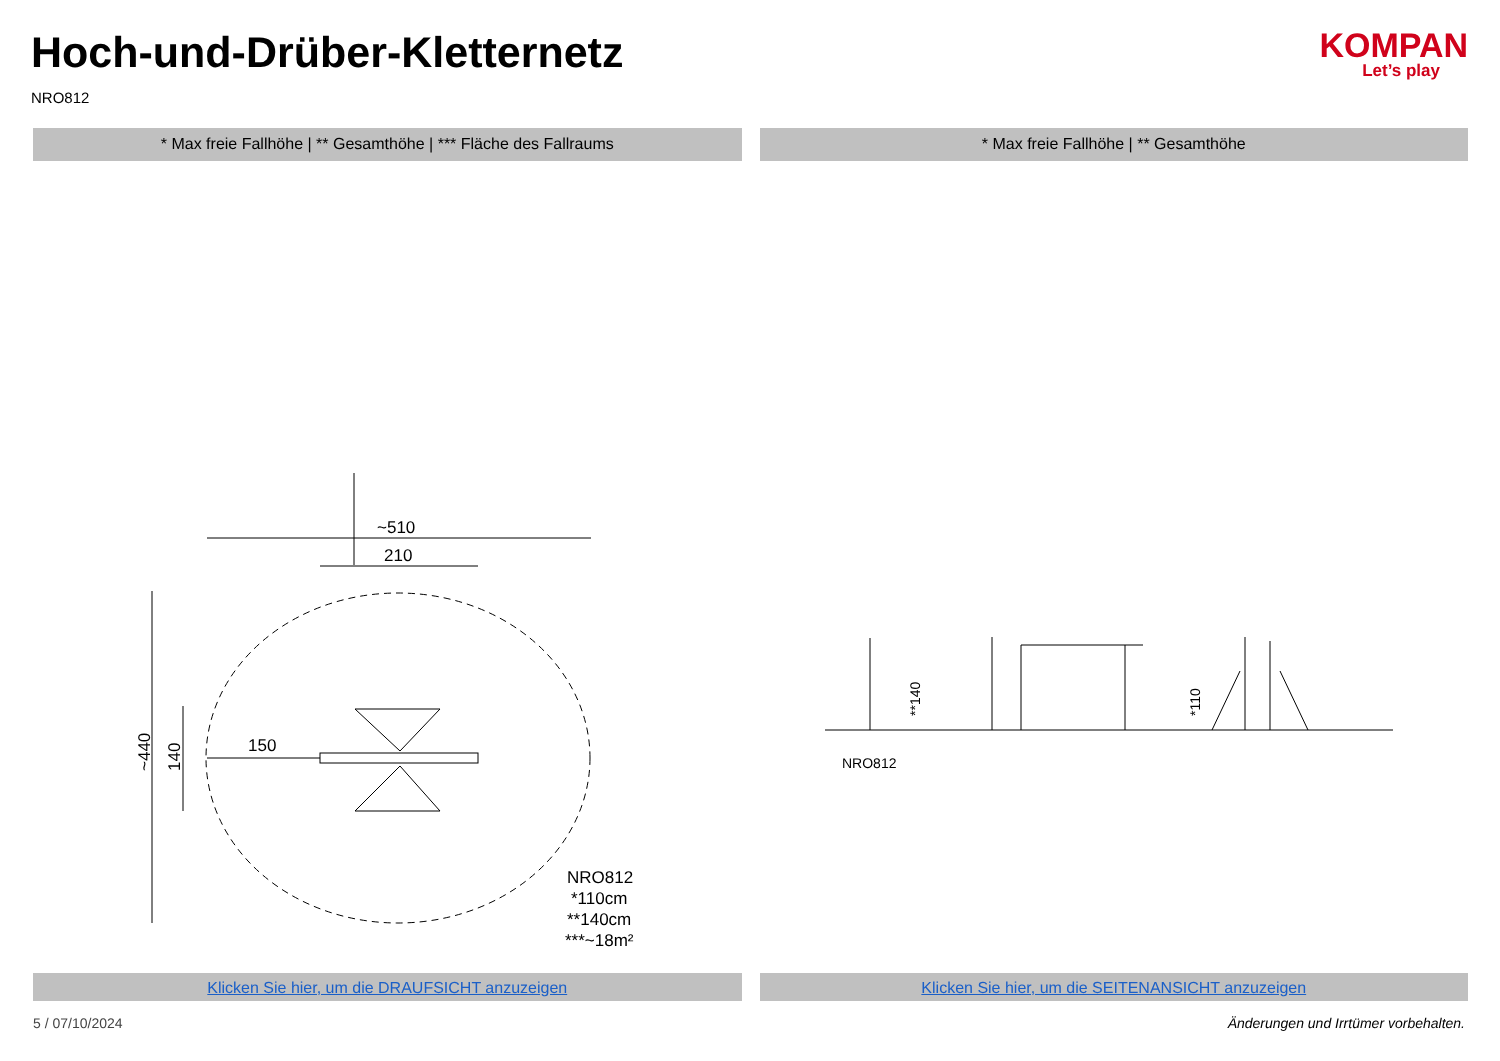Hoch-und-Drüber-Kletternetz
NRO812
KOMPAN
Let’s play
* Max freie Fallhöhe | ** Gesamthöhe | *** Fläche des Fallraums
* Max freie Fallhöhe | ** Gesamthöhe
~510
210
150
NRO812
*110cm
**140cm
***~18m²
~440
140
NRO812
**140
*110
Klicken Sie hier, um die DRAUFSICHT anzuzeigen
Klicken Sie hier, um die SEITENANSICHT anzuzeigen
5 / 07/10/2024 Änderungen und Irrtümer vorbehalten.